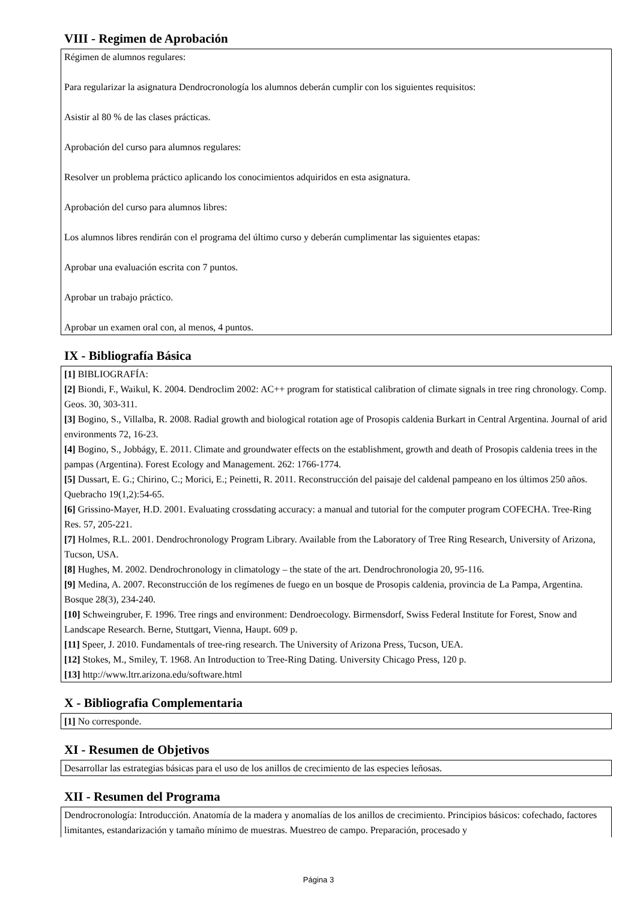VIII - Regimen de Aprobación
Régimen de alumnos regulares:
Para regularizar la asignatura Dendrocronología los alumnos deberán cumplir con los siguientes requisitos:
Asistir al 80 % de las clases prácticas.
Aprobación del curso para alumnos regulares:
Resolver un problema práctico aplicando los conocimientos adquiridos en esta asignatura.
Aprobación del curso para alumnos libres:
Los alumnos libres rendirán con el programa del último curso y deberán cumplimentar las siguientes etapas:
Aprobar una evaluación escrita con 7 puntos.
Aprobar un trabajo práctico.
Aprobar un examen oral con, al menos, 4 puntos.
IX - Bibliografía Básica
[1] BIBLIOGRAFÍA:
[2] Biondi, F., Waikul, K. 2004. Dendroclim 2002: AC++ program for statistical calibration of climate signals in tree ring chronology. Comp. Geos. 30, 303-311.
[3] Bogino, S., Villalba, R. 2008. Radial growth and biological rotation age of Prosopis caldenia Burkart in Central Argentina. Journal of arid environments 72, 16-23.
[4] Bogino, S., Jobbágy, E. 2011. Climate and groundwater effects on the establishment, growth and death of Prosopis caldenia trees in the pampas (Argentina). Forest Ecology and Management. 262: 1766-1774.
[5] Dussart, E. G.; Chirino, C.; Morici, E.; Peinetti, R. 2011. Reconstrucción del paisaje del caldenal pampeano en los últimos 250 años. Quebracho 19(1,2):54-65.
[6] Grissino-Mayer, H.D. 2001. Evaluating crossdating accuracy: a manual and tutorial for the computer program COFECHA. Tree-Ring Res. 57, 205-221.
[7] Holmes, R.L. 2001. Dendrochronology Program Library. Available from the Laboratory of Tree Ring Research, University of Arizona, Tucson, USA.
[8] Hughes, M. 2002. Dendrochronology in climatology – the state of the art. Dendrochronologia 20, 95-116.
[9] Medina, A. 2007. Reconstrucción de los regímenes de fuego en un bosque de Prosopis caldenia, provincia de La Pampa, Argentina. Bosque 28(3), 234-240.
[10] Schweingruber, F. 1996. Tree rings and environment: Dendroecology. Birmensdorf, Swiss Federal Institute for Forest, Snow and Landscape Research. Berne, Stuttgart, Vienna, Haupt. 609 p.
[11] Speer, J. 2010. Fundamentals of tree-ring research. The University of Arizona Press, Tucson, UEA.
[12] Stokes, M., Smiley, T. 1968. An Introduction to Tree-Ring Dating. University Chicago Press, 120 p.
[13] http://www.ltrr.arizona.edu/software.html
X - Bibliografia Complementaria
[1] No corresponde.
XI - Resumen de Objetivos
Desarrollar las estrategias básicas para el uso de los anillos de crecimiento de las especies leñosas.
XII - Resumen del Programa
Dendrocronología: Introducción. Anatomía de la madera y anomalías de los anillos de crecimiento. Principios básicos: cofechado, factores limitantes, estandarización y tamaño mínimo de muestras. Muestreo de campo. Preparación, procesado y
Página 3